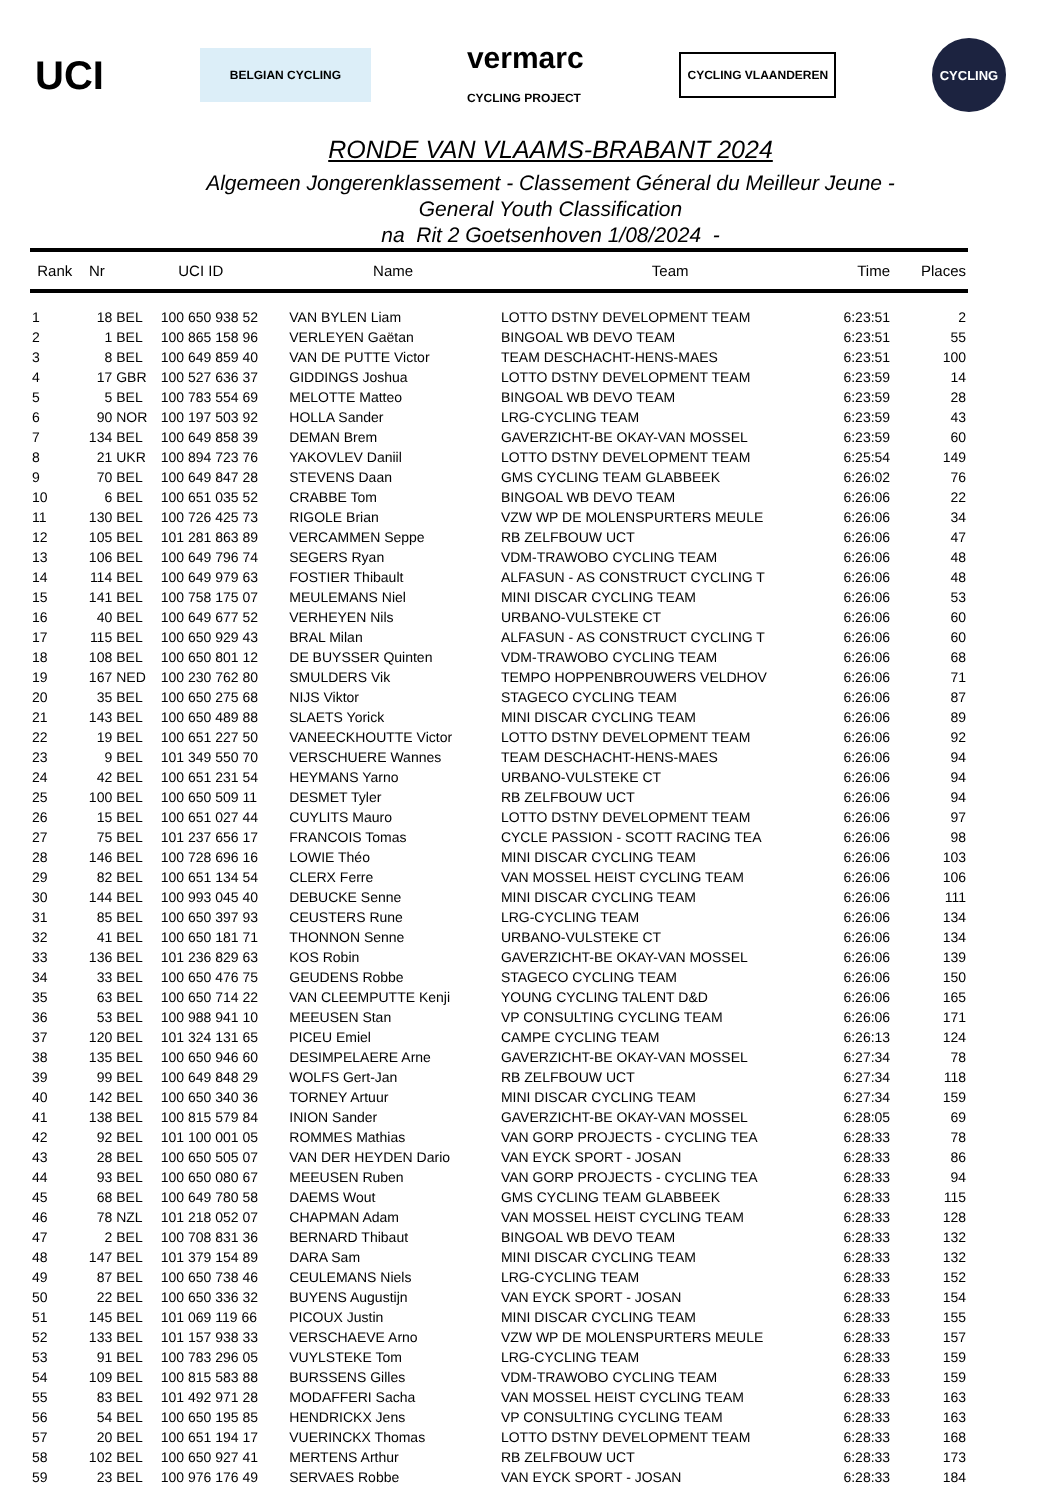UCI BELGIAN CYCLING vermarc
CYCLING PROJECT CYCLING VLAANDEREN CYCLING
RONDE VAN VLAAMS-BRABANT 2024
Algemeen Jongerenklassement - Classement Géneral du Meilleur Jeune -
General Youth Classification
na Rit 2 Goetsenhoven 1/08/2024 -
| Rank | Nr | UCI ID | | Name | Team | Time | Places |
| --- | --- | --- | --- | --- | --- | --- | --- |
| 1 | 18 | BEL | 100 650 938 52 | VAN BYLEN Liam | LOTTO DSTNY DEVELOPMENT TEAM | 6:23:51 | 2 |
| 2 | 1 | BEL | 100 865 158 96 | VERLEYEN Gaëtan | BINGOAL WB DEVO TEAM | 6:23:51 | 55 |
| 3 | 8 | BEL | 100 649 859 40 | VAN DE PUTTE Victor | TEAM DESCHACHT-HENS-MAES | 6:23:51 | 100 |
| 4 | 17 | GBR | 100 527 636 37 | GIDDINGS Joshua | LOTTO DSTNY DEVELOPMENT TEAM | 6:23:59 | 14 |
| 5 | 5 | BEL | 100 783 554 69 | MELOTTE Matteo | BINGOAL WB DEVO TEAM | 6:23:59 | 28 |
| 6 | 90 | NOR | 100 197 503 92 | HOLLA Sander | LRG-CYCLING TEAM | 6:23:59 | 43 |
| 7 | 134 | BEL | 100 649 858 39 | DEMAN Brem | GAVERZICHT-BE OKAY-VAN MOSSEL | 6:23:59 | 60 |
| 8 | 21 | UKR | 100 894 723 76 | YAKOVLEV Daniil | LOTTO DSTNY DEVELOPMENT TEAM | 6:25:54 | 149 |
| 9 | 70 | BEL | 100 649 847 28 | STEVENS Daan | GMS CYCLING TEAM GLABBEEK | 6:26:02 | 76 |
| 10 | 6 | BEL | 100 651 035 52 | CRABBE Tom | BINGOAL WB DEVO TEAM | 6:26:06 | 22 |
| 11 | 130 | BEL | 100 726 425 73 | RIGOLE Brian | VZW WP DE MOLENSPURTERS MEULE | 6:26:06 | 34 |
| 12 | 105 | BEL | 101 281 863 89 | VERCAMMEN Seppe | RB ZELFBOUW UCT | 6:26:06 | 47 |
| 13 | 106 | BEL | 100 649 796 74 | SEGERS Ryan | VDM-TRAWOBO CYCLING TEAM | 6:26:06 | 48 |
| 14 | 114 | BEL | 100 649 979 63 | FOSTIER Thibault | ALFASUN - AS CONSTRUCT CYCLING T | 6:26:06 | 48 |
| 15 | 141 | BEL | 100 758 175 07 | MEULEMANS Niel | MINI DISCAR CYCLING TEAM | 6:26:06 | 53 |
| 16 | 40 | BEL | 100 649 677 52 | VERHEYEN Nils | URBANO-VULSTEKE CT | 6:26:06 | 60 |
| 17 | 115 | BEL | 100 650 929 43 | BRAL Milan | ALFASUN - AS CONSTRUCT CYCLING T | 6:26:06 | 60 |
| 18 | 108 | BEL | 100 650 801 12 | DE BUYSSER Quinten | VDM-TRAWOBO CYCLING TEAM | 6:26:06 | 68 |
| 19 | 167 | NED | 100 230 762 80 | SMULDERS Vik | TEMPO HOPPENBROUWERS VELDHOV | 6:26:06 | 71 |
| 20 | 35 | BEL | 100 650 275 68 | NIJS Viktor | STAGECO CYCLING TEAM | 6:26:06 | 87 |
| 21 | 143 | BEL | 100 650 489 88 | SLAETS Yorick | MINI DISCAR CYCLING TEAM | 6:26:06 | 89 |
| 22 | 19 | BEL | 100 651 227 50 | VANEECKHOUTTE Victor | LOTTO DSTNY DEVELOPMENT TEAM | 6:26:06 | 92 |
| 23 | 9 | BEL | 101 349 550 70 | VERSCHUERE Wannes | TEAM DESCHACHT-HENS-MAES | 6:26:06 | 94 |
| 24 | 42 | BEL | 100 651 231 54 | HEYMANS Yarno | URBANO-VULSTEKE CT | 6:26:06 | 94 |
| 25 | 100 | BEL | 100 650 509 11 | DESMET Tyler | RB ZELFBOUW UCT | 6:26:06 | 94 |
| 26 | 15 | BEL | 100 651 027 44 | CUYLITS Mauro | LOTTO DSTNY DEVELOPMENT TEAM | 6:26:06 | 97 |
| 27 | 75 | BEL | 101 237 656 17 | FRANCOIS Tomas | CYCLE PASSION - SCOTT RACING TEA | 6:26:06 | 98 |
| 28 | 146 | BEL | 100 728 696 16 | LOWIE Théo | MINI DISCAR CYCLING TEAM | 6:26:06 | 103 |
| 29 | 82 | BEL | 100 651 134 54 | CLERX Ferre | VAN MOSSEL HEIST CYCLING TEAM | 6:26:06 | 106 |
| 30 | 144 | BEL | 100 993 045 40 | DEBUCKE Senne | MINI DISCAR CYCLING TEAM | 6:26:06 | 111 |
| 31 | 85 | BEL | 100 650 397 93 | CEUSTERS Rune | LRG-CYCLING TEAM | 6:26:06 | 134 |
| 32 | 41 | BEL | 100 650 181 71 | THONNON Senne | URBANO-VULSTEKE CT | 6:26:06 | 134 |
| 33 | 136 | BEL | 101 236 829 63 | KOS Robin | GAVERZICHT-BE OKAY-VAN MOSSEL | 6:26:06 | 139 |
| 34 | 33 | BEL | 100 650 476 75 | GEUDENS Robbe | STAGECO CYCLING TEAM | 6:26:06 | 150 |
| 35 | 63 | BEL | 100 650 714 22 | VAN CLEEMPUTTE Kenji | YOUNG CYCLING TALENT D&D | 6:26:06 | 165 |
| 36 | 53 | BEL | 100 988 941 10 | MEEUSEN Stan | VP CONSULTING CYCLING TEAM | 6:26:06 | 171 |
| 37 | 120 | BEL | 101 324 131 65 | PICEU Emiel | CAMPE CYCLING TEAM | 6:26:13 | 124 |
| 38 | 135 | BEL | 100 650 946 60 | DESIMPELAERE Arne | GAVERZICHT-BE OKAY-VAN MOSSEL | 6:27:34 | 78 |
| 39 | 99 | BEL | 100 649 848 29 | WOLFS Gert-Jan | RB ZELFBOUW UCT | 6:27:34 | 118 |
| 40 | 142 | BEL | 100 650 340 36 | TORNEY Artuur | MINI DISCAR CYCLING TEAM | 6:27:34 | 159 |
| 41 | 138 | BEL | 100 815 579 84 | INION Sander | GAVERZICHT-BE OKAY-VAN MOSSEL | 6:28:05 | 69 |
| 42 | 92 | BEL | 101 100 001 05 | ROMMES Mathias | VAN GORP PROJECTS - CYCLING TEA | 6:28:33 | 78 |
| 43 | 28 | BEL | 100 650 505 07 | VAN DER HEYDEN Dario | VAN EYCK SPORT - JOSAN | 6:28:33 | 86 |
| 44 | 93 | BEL | 100 650 080 67 | MEEUSEN Ruben | VAN GORP PROJECTS - CYCLING TEA | 6:28:33 | 94 |
| 45 | 68 | BEL | 100 649 780 58 | DAEMS Wout | GMS CYCLING TEAM GLABBEEK | 6:28:33 | 115 |
| 46 | 78 | NZL | 101 218 052 07 | CHAPMAN Adam | VAN MOSSEL HEIST CYCLING TEAM | 6:28:33 | 128 |
| 47 | 2 | BEL | 100 708 831 36 | BERNARD Thibaut | BINGOAL WB DEVO TEAM | 6:28:33 | 132 |
| 48 | 147 | BEL | 101 379 154 89 | DARA Sam | MINI DISCAR CYCLING TEAM | 6:28:33 | 132 |
| 49 | 87 | BEL | 100 650 738 46 | CEULEMANS Niels | LRG-CYCLING TEAM | 6:28:33 | 152 |
| 50 | 22 | BEL | 100 650 336 32 | BUYENS Augustijn | VAN EYCK SPORT - JOSAN | 6:28:33 | 154 |
| 51 | 145 | BEL | 101 069 119 66 | PICOUX Justin | MINI DISCAR CYCLING TEAM | 6:28:33 | 155 |
| 52 | 133 | BEL | 101 157 938 33 | VERSCHAEVE Arno | VZW WP DE MOLENSPURTERS MEULE | 6:28:33 | 157 |
| 53 | 91 | BEL | 100 783 296 05 | VUYLSTEKE Tom | LRG-CYCLING TEAM | 6:28:33 | 159 |
| 54 | 109 | BEL | 100 815 583 88 | BURSSENS Gilles | VDM-TRAWOBO CYCLING TEAM | 6:28:33 | 159 |
| 55 | 83 | BEL | 101 492 971 28 | MODAFFERI Sacha | VAN MOSSEL HEIST CYCLING TEAM | 6:28:33 | 163 |
| 56 | 54 | BEL | 100 650 195 85 | HENDRICKX Jens | VP CONSULTING CYCLING TEAM | 6:28:33 | 163 |
| 57 | 20 | BEL | 100 651 194 17 | VUERINCKX Thomas | LOTTO DSTNY DEVELOPMENT TEAM | 6:28:33 | 168 |
| 58 | 102 | BEL | 100 650 927 41 | MERTENS Arthur | RB ZELFBOUW UCT | 6:28:33 | 173 |
| 59 | 23 | BEL | 100 976 176 49 | SERVAES Robbe | VAN EYCK SPORT - JOSAN | 6:28:33 | 184 |